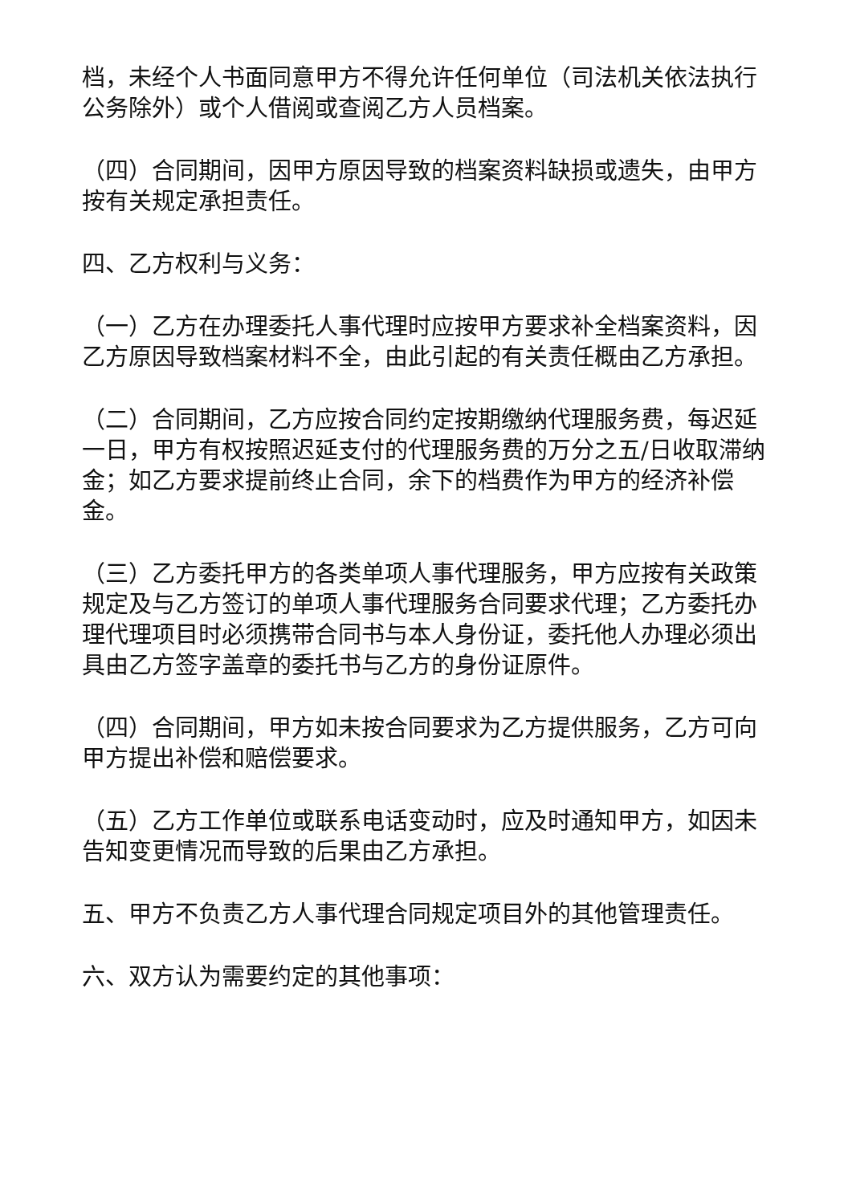档，未经个人书面同意甲方不得允许任何单位（司法机关依法执行公务除外）或个人借阅或查阅乙方人员档案。
（四）合同期间，因甲方原因导致的档案资料缺损或遗失，由甲方按有关规定承担责任。
四、乙方权利与义务：
（一）乙方在办理委托人事代理时应按甲方要求补全档案资料，因乙方原因导致档案材料不全，由此引起的有关责任概由乙方承担。
（二）合同期间，乙方应按合同约定按期缴纳代理服务费，每迟延一日，甲方有权按照迟延支付的代理服务费的万分之五/日收取滞纳金；如乙方要求提前终止合同，余下的档费作为甲方的经济补偿金。
（三）乙方委托甲方的各类单项人事代理服务，甲方应按有关政策规定及与乙方签订的单项人事代理服务合同要求代理；乙方委托办理代理项目时必须携带合同书与本人身份证，委托他人办理必须出具由乙方签字盖章的委托书与乙方的身份证原件。
（四）合同期间，甲方如未按合同要求为乙方提供服务，乙方可向甲方提出补偿和赔偿要求。
（五）乙方工作单位或联系电话变动时，应及时通知甲方，如因未告知变更情况而导致的后果由乙方承担。
五、甲方不负责乙方人事代理合同规定项目外的其他管理责任。
六、双方认为需要约定的其他事项：